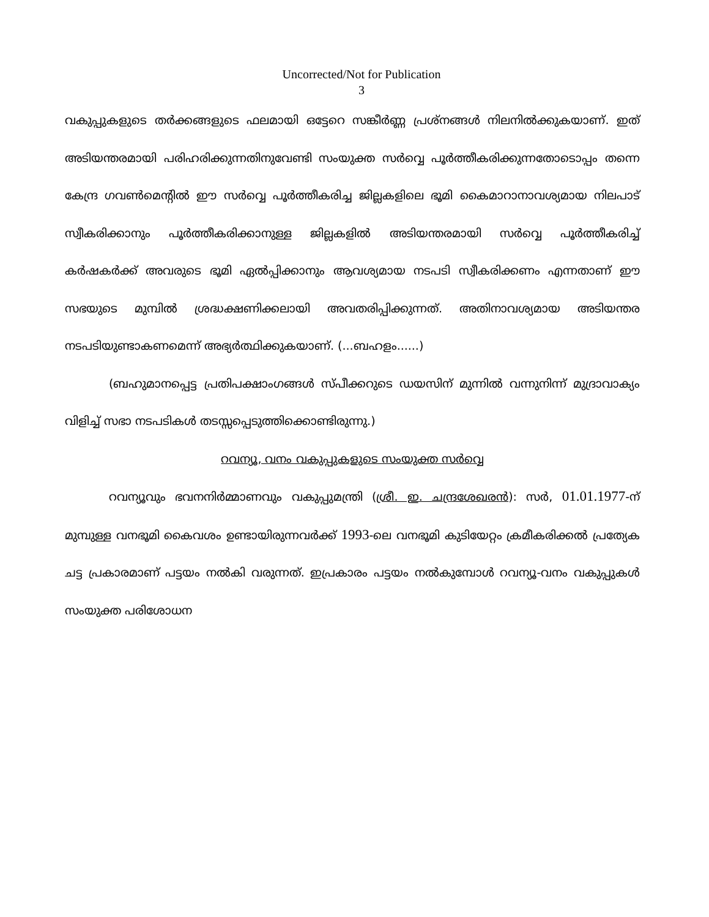Uncorrected/Not for Publication
3
വകുപ്പുകളുടെ തർക്കങ്ങളുടെ ഫലമായി ഒട്ടേറെ സങ്കീർണ്ണ പ്രശ്നങ്ങൾ നിലനിൽക്കുകയാണ്. ഇത് അടിയന്തരമായി പരിഹരിക്കുന്നതിനുവേണ്ടി സംയുക്ത സർവ്വെ പൂർത്തീകരിക്കുന്നതോടൊപ്പം തന്നെ കേന്ദ്ര ഗവൺമെന്റിൽ ഈ സർവ്വെ പൂർത്തീകരിച്ച ജില്ലകളിലെ ഭൂമി കൈമാറാനാവശ്യമായ നിലപാട് സ്വീകരിക്കാനും പൂർത്തീകരിക്കാനുള്ള ജില്ലകളിൽ അടിയന്തരമായി സർവ്വെ പൂർത്തീകരിച്ച് കർഷകർക്ക് അവരുടെ ഭൂമി ഏൽപ്പിക്കാനും ആവശ്യമായ നടപടി സ്വീകരിക്കണം എന്നതാണ് ഈ സഭയുടെ മുമ്പിൽ ശ്രദ്ധക്ഷണിക്കലായി അവതരിപ്പിക്കുന്നത്. അതിനാവശ്യമായ അടിയന്തര നടപടിയുണ്ടാകണമെന്ന് അഭ്യർത്ഥിക്കുകയാണ്. (...ബഹളം......)
(ബഹുമാനപ്പെട്ട പ്രതിപക്ഷാംഗങ്ങൾ സ്പീക്കറുടെ ഡയസിന് മുന്നിൽ വന്നുനിന്ന് മുദ്രാവാക്യം വിളിച്ച് സഭാ നടപടികൾ തടസ്സപ്പെടുത്തിക്കൊണ്ടിരുന്നു.)
റവന്യൂ, വനം വകുപ്പുകളുടെ സംയുക്ത സർവ്വെ
റവന്യൂവും ഭവനനിർമ്മാണവും വകുപ്പുമന്ത്രി (ശ്രീ. ഇ. ചന്ദ്രശേഖരൻ): സർ, 01.01.1977-ന് മുമ്പുള്ള വനഭൂമി കൈവശം ഉണ്ടായിരുന്നവർക്ക് 1993-ലെ വനഭൂമി കുടിയേറ്റം ക്രമീകരിക്കൽ പ്രത്യേക ചട്ട പ്രകാരമാണ് പട്ടയം നൽകി വരുന്നത്. ഇപ്രകാരം പട്ടയം നൽകുമ്പോൾ റവന്യൂ-വനം വകുപ്പുകൾ സംയുക്ത പരിശോധന